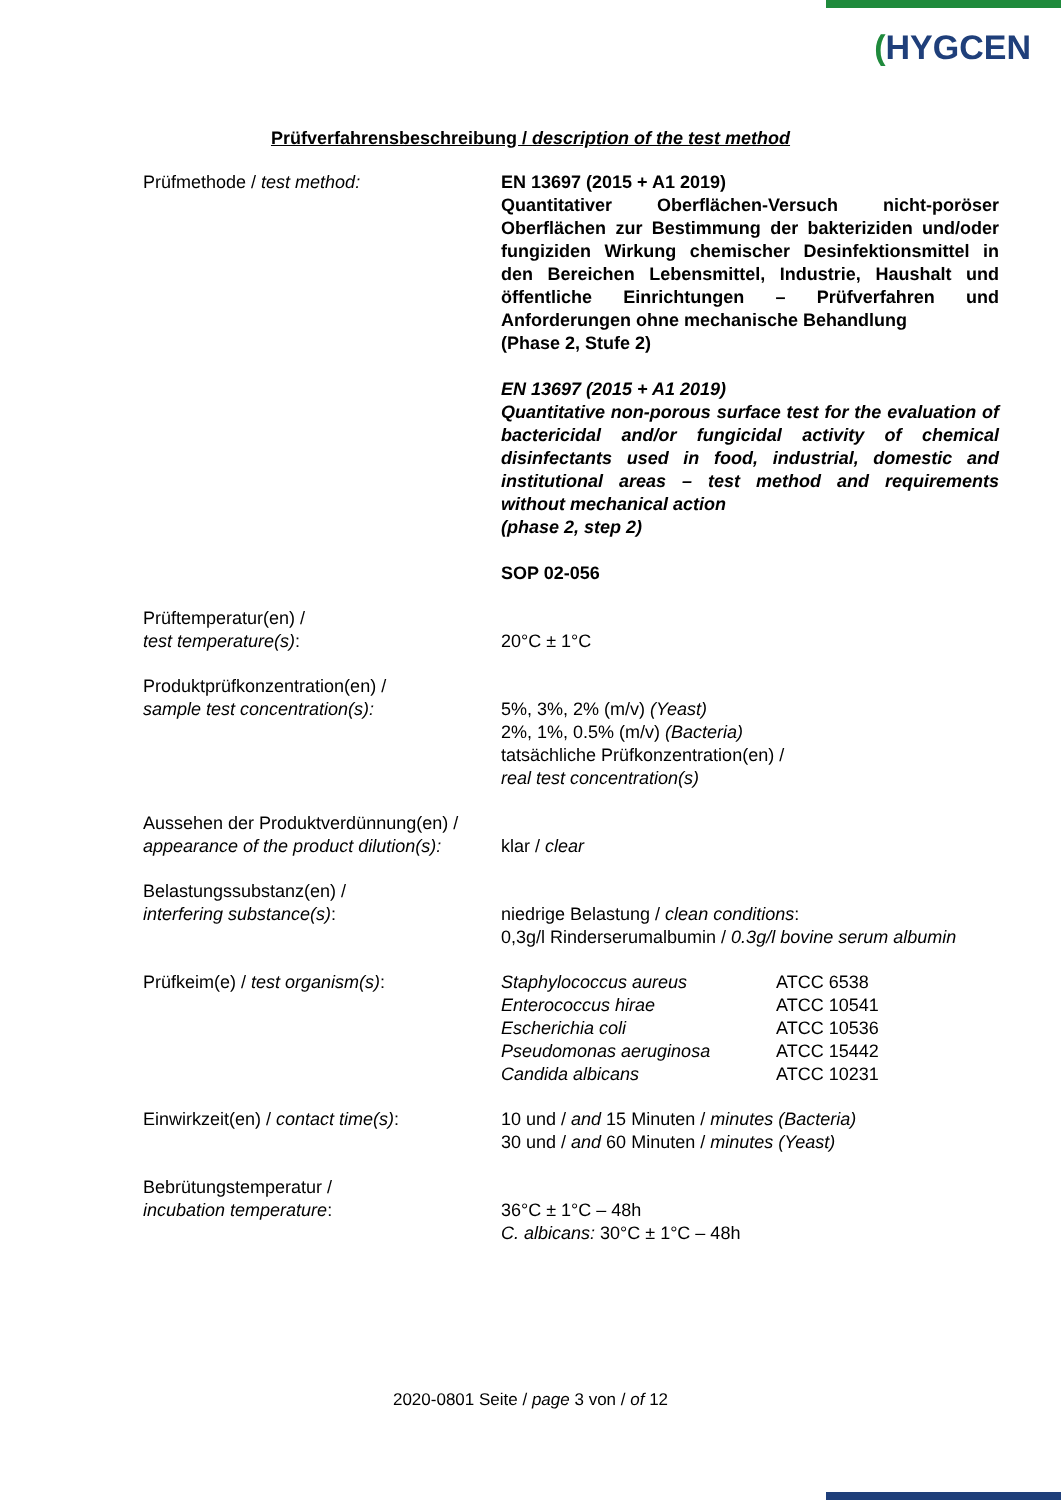(HYGCEN
Prüfverfahrensbeschreibung / description of the test method
| Prüfmethode / test method: | EN 13697 (2015 + A1 2019) Quantitativer Oberflächen-Versuch nicht-poröser Oberflächen zur Bestimmung der bakteriziden und/oder fungiziden Wirkung chemischer Desinfektionsmittel in den Bereichen Lebensmittel, Industrie, Haushalt und öffentliche Einrichtungen – Prüfverfahren und Anforderungen ohne mechanische Behandlung (Phase 2, Stufe 2) EN 13697 (2015 + A1 2019) Quantitative non-porous surface test for the evaluation of bactericidal and/or fungicidal activity of chemical disinfectants used in food, industrial, domestic and institutional areas – test method and requirements without mechanical action (phase 2, step 2) SOP 02-056 |
| Prüftemperatur(en) / test temperature(s) : | 20°C ± 1°C |
| Produktprüfkonzentration(en) / sample test concentration(s): | 5%, 3%, 2% (m/v) (Yeast) 2%, 1%, 0.5% (m/v) (Bacteria) tatsächliche Prüfkonzentration(en) / real test concentration(s) |
| Aussehen der Produktverdünnung(en) / appearance of the product dilution(s): | klar / clear |
| Belastungssubstanz(en) / interfering substance(s) : | niedrige Belastung / clean conditions : 0,3g/l Rinderserumalbumin / 0.3g/l bovine serum albumin |
| Prüfkeim(e) / test organism(s) : | / Staphylococcus aureus / ATCC 6538 / / Enterococcus hirae / ATCC 10541 / / Escherichia coli / ATCC 10536 / / Pseudomonas aeruginosa / ATCC 15442 / / Candida albicans / ATCC 10231 / |
| Einwirkzeit(en) / contact time(s) : | 10 und / and 15 Minuten / minutes (Bacteria) 30 und / and 60 Minuten / minutes (Yeast) |
| Bebrütungstemperatur / incubation temperature : | 36°C ± 1°C – 48h C. albicans: 30°C ± 1°C – 48h |
2020-0801 Seite / page 3 von / of 12